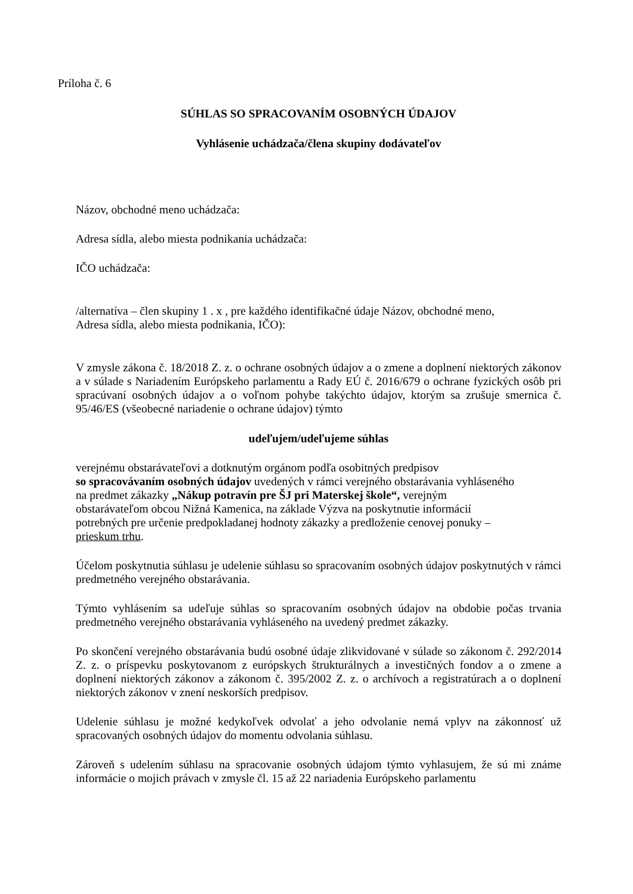Príloha č. 6
SÚHLAS SO SPRACOVANÍM OSOBNÝCH ÚDAJOV
Vyhlásenie uchádzača/člena skupiny dodávateľov
Názov, obchodné meno uchádzača:
Adresa sídla, alebo miesta podnikania uchádzača:
IČO uchádzača:
/alternatíva – člen skupiny 1 . x , pre každého identifikačné údaje Názov, obchodné meno,
Adresa sídla, alebo miesta podnikania, IČO):
V zmysle zákona č. 18/2018 Z. z. o ochrane osobných údajov a o zmene a doplnení niektorých zákonov a v súlade s Nariadením Európskeho parlamentu a Rady EÚ č. 2016/679 o ochrane fyzických osôb pri spracúvaní osobných údajov a o voľnom pohybe takýchto údajov, ktorým sa zrušuje smernica č. 95/46/ES (všeobecné nariadenie o ochrane údajov) týmto
udeľujem/udeľujeme súhlas
verejnému obstarávateľovi a dotknutým orgánom podľa osobitných predpisov
so spracovávaním osobných údajov uvedených v rámci verejného obstarávania vyhláseného
na predmet zákazky „Nákup potravín pre ŠJ pri Materskej škole“, verejným
obstarávateľom obcou Nižná Kamenica, na základe Výzva na poskytnutie informácií
potrebných pre určenie predpokladanej hodnoty zákazky a predloženie cenovej ponuky –
prieskum trhu.
Účelom poskytnutia súhlasu je udelenie súhlasu so spracovaním osobných údajov poskytnutých v rámci predmetného verejného obstarávania.
Týmto vyhlásením sa udeľuje súhlas so spracovaním osobných údajov na obdobie počas trvania predmetného verejného obstarávania vyhláseného na uvedený predmet zákazky.
Po skončení verejného obstarávania budú osobné údaje zlikvidované v súlade so zákonom č. 292/2014 Z. z. o príspevku poskytovanom z európskych štrukturálnych a investičných fondov a o zmene a doplnení niektorých zákonov a zákonom č. 395/2002 Z. z. o archívoch a registratúrach a o doplnení niektorých zákonov v znení neskorších predpisov.
Udelenie súhlasu je možné kedykoľvek odvolať a jeho odvolanie nemá vplyv na zákonnosť už spracovaných osobných údajov do momentu odvolania súhlasu.
Zároveň s udelením súhlasu na spracovanie osobných údajom týmto vyhlasujem, že sú mi známe informácie o mojich právach v zmysle čl. 15 až 22 nariadenia Európskeho parlamentu